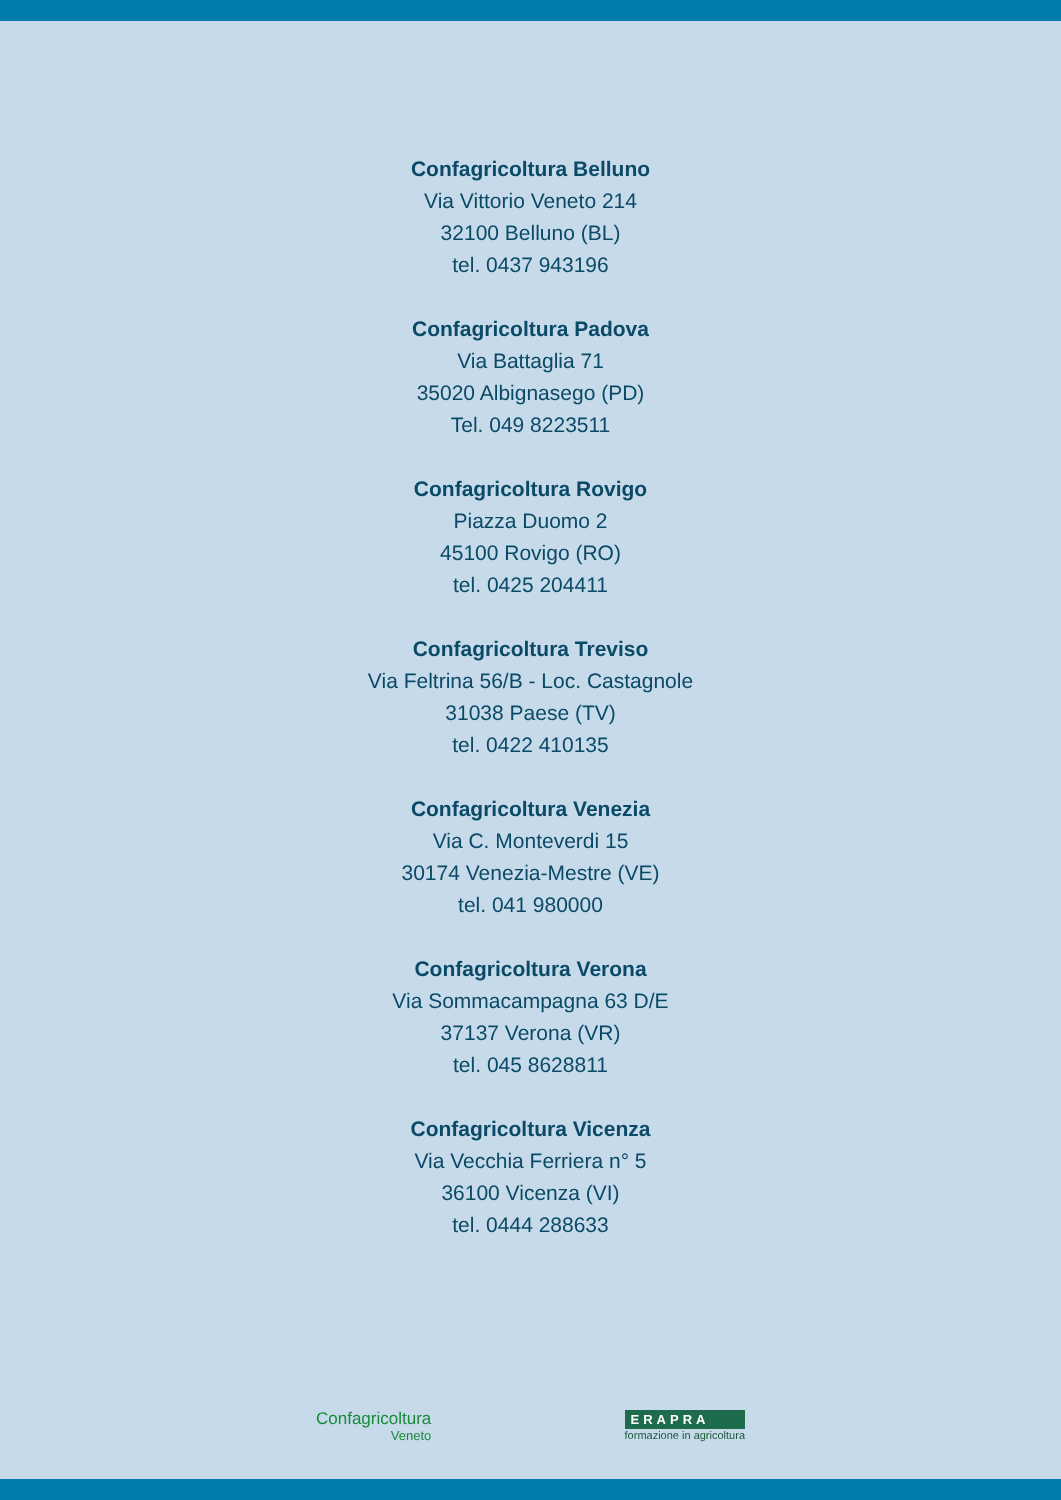Confagricoltura Belluno
Via Vittorio Veneto 214
32100 Belluno (BL)
tel. 0437 943196
Confagricoltura Padova
Via Battaglia 71
35020 Albignasego (PD)
Tel. 049 8223511
Confagricoltura Rovigo
Piazza Duomo 2
45100 Rovigo (RO)
tel. 0425 204411
Confagricoltura Treviso
Via Feltrina 56/B - Loc. Castagnole
31038 Paese (TV)
tel. 0422 410135
Confagricoltura Venezia
Via C. Monteverdi 15
30174 Venezia-Mestre (VE)
tel. 041 980000
Confagricoltura Verona
Via Sommacampagna 63 D/E
37137 Verona (VR)
tel. 045 8628811
Confagricoltura Vicenza
Via Vecchia Ferriera n° 5
36100 Vicenza (VI)
tel. 0444 288633
Confagricoltura
Veneto
ERAPRA
formazione in agricoltura